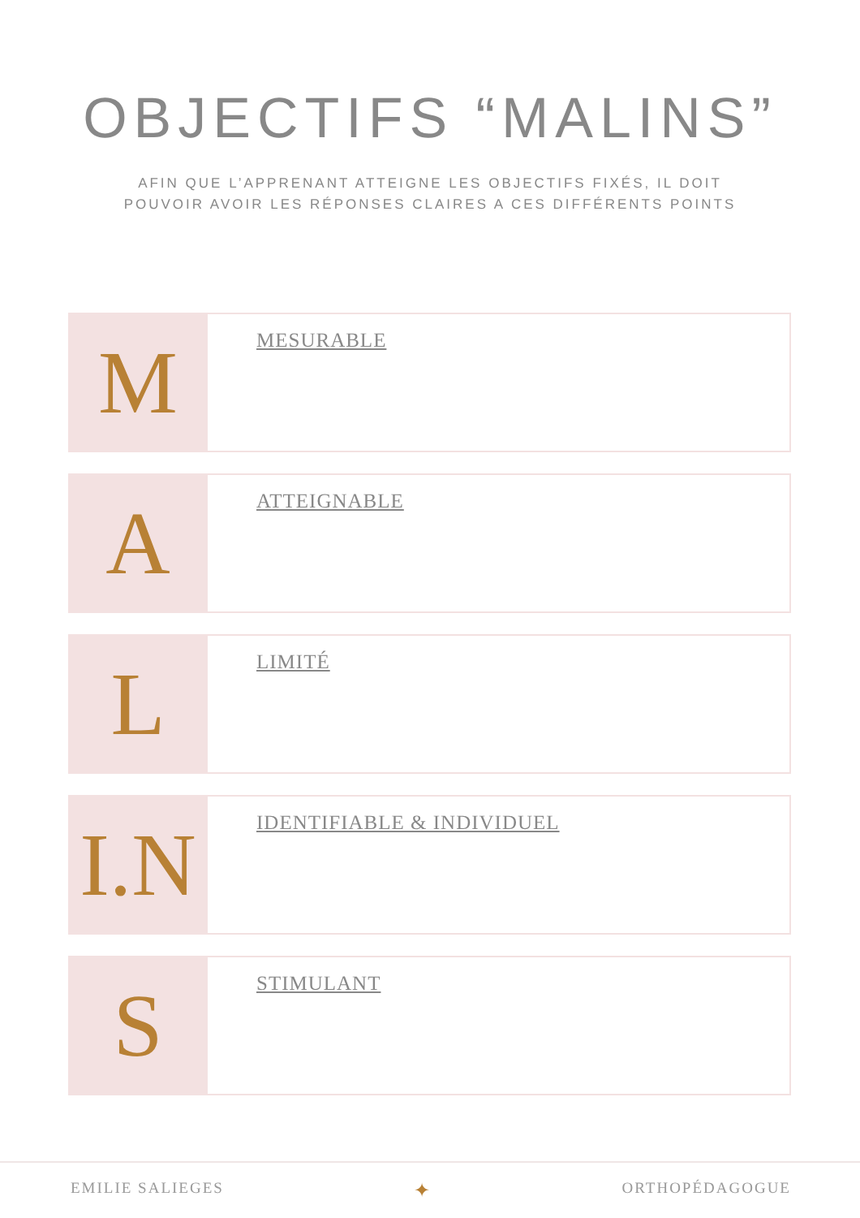OBJECTIFS “MALINS”
AFIN QUE L’APPRENANT ATTEIGNE LES OBJECTIFS FIXÉS, IL DOIT
POUVOIR AVOIR LES RÉPONSES CLAIRES A CES DIFFÉRENTS POINTS
M
MESURABLE
A
ATTEIGNABLE
L
LIMITÉ
I.N
IDENTIFIABLE & INDIVIDUEL
S
STIMULANT
EMILIE SALIEGES ✦ ORTHOPÉDAGOGUE